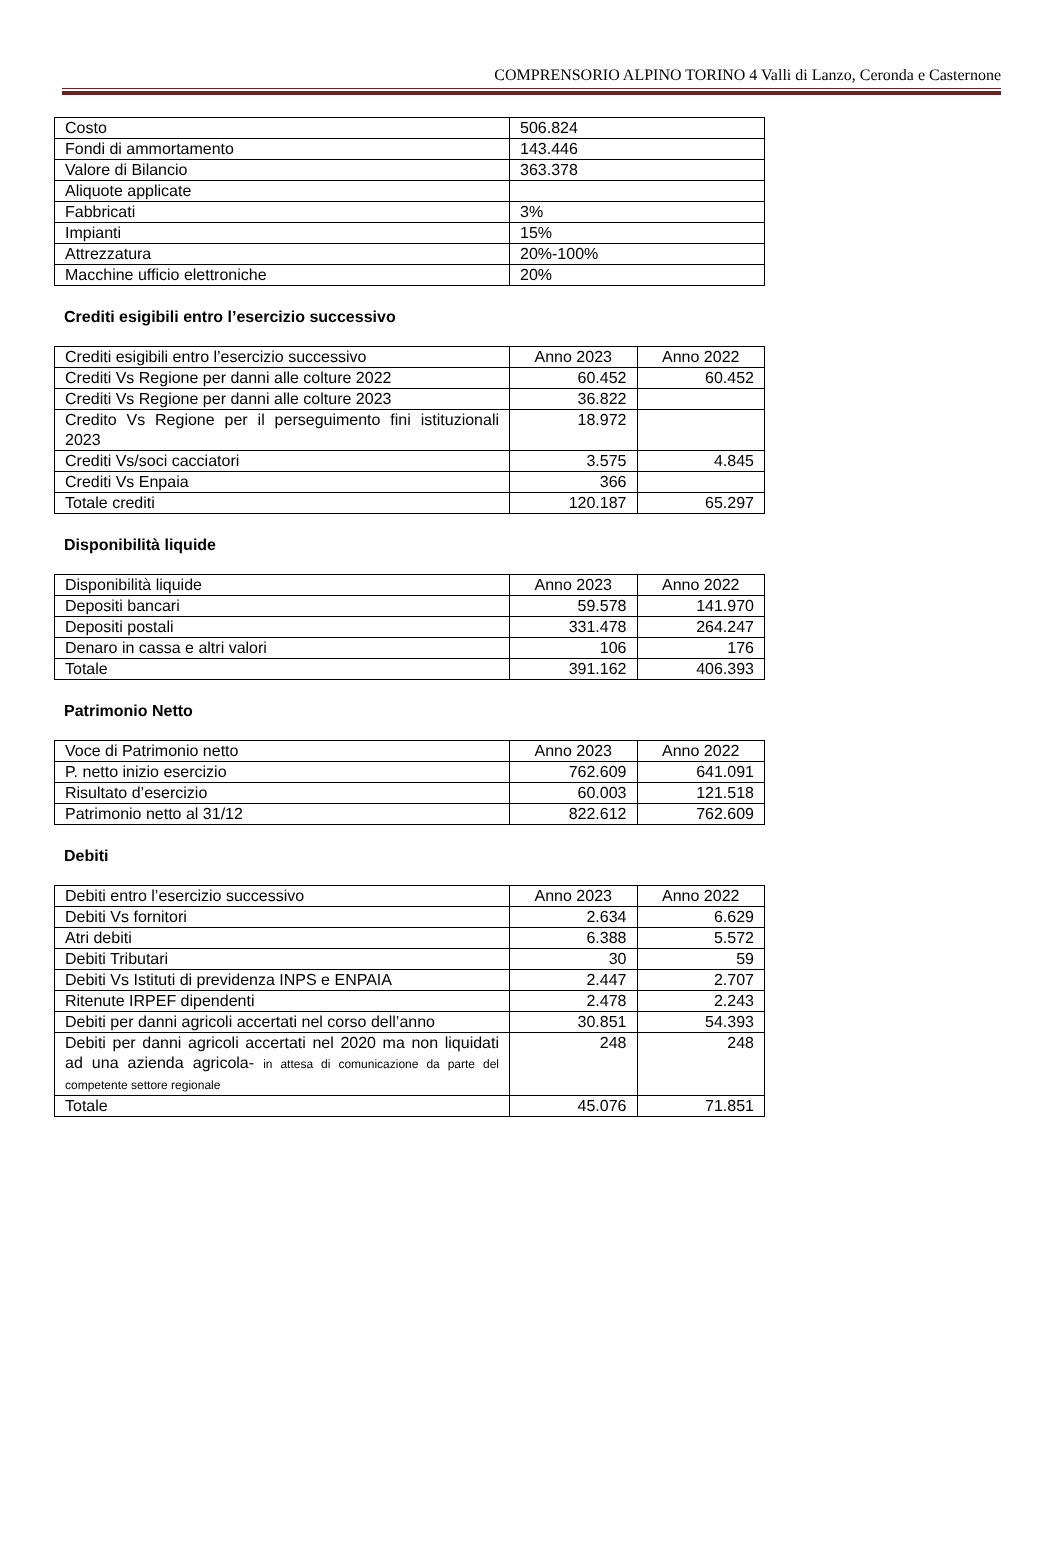COMPRENSORIO ALPINO TORINO 4 Valli di Lanzo, Ceronda e Casternone
| Costo | 506.824 |
| Fondi di ammortamento | 143.446 |
| Valore di Bilancio | 363.378 |
| Aliquote applicate | |
| Fabbricati | 3% |
| Impianti | 15% |
| Attrezzatura | 20%-100% |
| Macchine ufficio elettroniche | 20% |
Crediti esigibili entro l’esercizio successivo
| Crediti esigibili entro l’esercizio successivo | Anno 2023 | Anno 2022 |
| --- | --- | --- |
| Crediti Vs Regione per danni alle colture 2022 | 60.452 | 60.452 |
| Crediti Vs Regione per danni alle colture 2023 | 36.822 | |
| Credito Vs Regione per il perseguimento fini istituzionali 2023 | 18.972 | |
| Crediti Vs/soci cacciatori | 3.575 | 4.845 |
| Crediti Vs Enpaia | 366 | |
| Totale crediti | 120.187 | 65.297 |
Disponibilità liquide
| Disponibilità liquide | Anno 2023 | Anno 2022 |
| --- | --- | --- |
| Depositi bancari | 59.578 | 141.970 |
| Depositi postali | 331.478 | 264.247 |
| Denaro in cassa e altri valori | 106 | 176 |
| Totale | 391.162 | 406.393 |
Patrimonio Netto
| Voce di Patrimonio netto | Anno 2023 | Anno 2022 |
| --- | --- | --- |
| P. netto inizio esercizio | 762.609 | 641.091 |
| Risultato d’esercizio | 60.003 | 121.518 |
| Patrimonio netto al 31/12 | 822.612 | 762.609 |
Debiti
| Debiti entro l’esercizio successivo | Anno 2023 | Anno 2022 |
| --- | --- | --- |
| Debiti Vs fornitori | 2.634 | 6.629 |
| Atri debiti | 6.388 | 5.572 |
| Debiti Tributari | 30 | 59 |
| Debiti Vs Istituti di previdenza INPS e ENPAIA | 2.447 | 2.707 |
| Ritenute IRPEF dipendenti | 2.478 | 2.243 |
| Debiti per danni agricoli accertati nel corso dell’anno | 30.851 | 54.393 |
| Debiti per danni agricoli accertati nel 2020 ma non liquidati ad una azienda agricola- in attesa di comunicazione da parte del competente settore regionale | 248 | 248 |
| Totale | 45.076 | 71.851 |